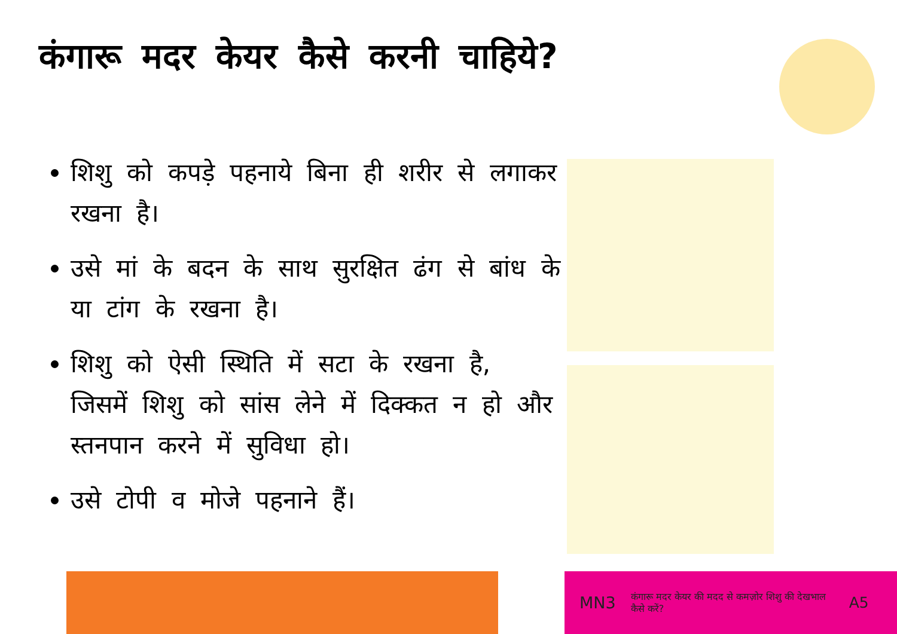कंगारू मदर केयर कैसे करनी चाहिये?
शिशु को कपड़े पहनाये बिना ही शरीर से लगाकर रखना है।
उसे मां के बदन के साथ सुरक्षित ढंग से बांध के या टांग के रखना है।
शिशु को ऐसी स्थिति में सटा के रखना है, जिसमें शिशु को सांस लेने में दिक्कत न हो और स्तनपान करने में सुविधा हो।
उसे टोपी व मोजे पहनाने हैं।
MN3 कंगारू मदर केयर की मदद से कमज़ोर शिशु की देखभाल कैसे करें? A5